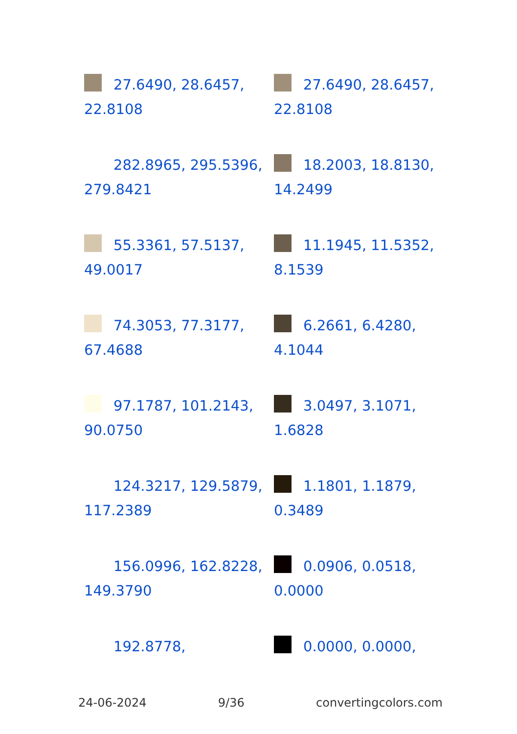27.6490, 28.6457, 22.8108
27.6490, 28.6457, 22.8108
282.8965, 295.5396, 279.8421
18.2003, 18.8130, 14.2499
55.3361, 57.5137, 49.0017
11.1945, 11.5352, 8.1539
74.3053, 77.3177, 67.4688
6.2661, 6.4280, 4.1044
97.1787, 101.2143, 90.0750
3.0497, 3.1071, 1.6828
124.3217, 129.5879, 117.2389
1.1801, 1.1879, 0.3489
156.0996, 162.8228, 149.3790
0.0906, 0.0518, 0.0000
192.8778,
0.0000, 0.0000,
24-06-2024 9/36 convertingcolors.com